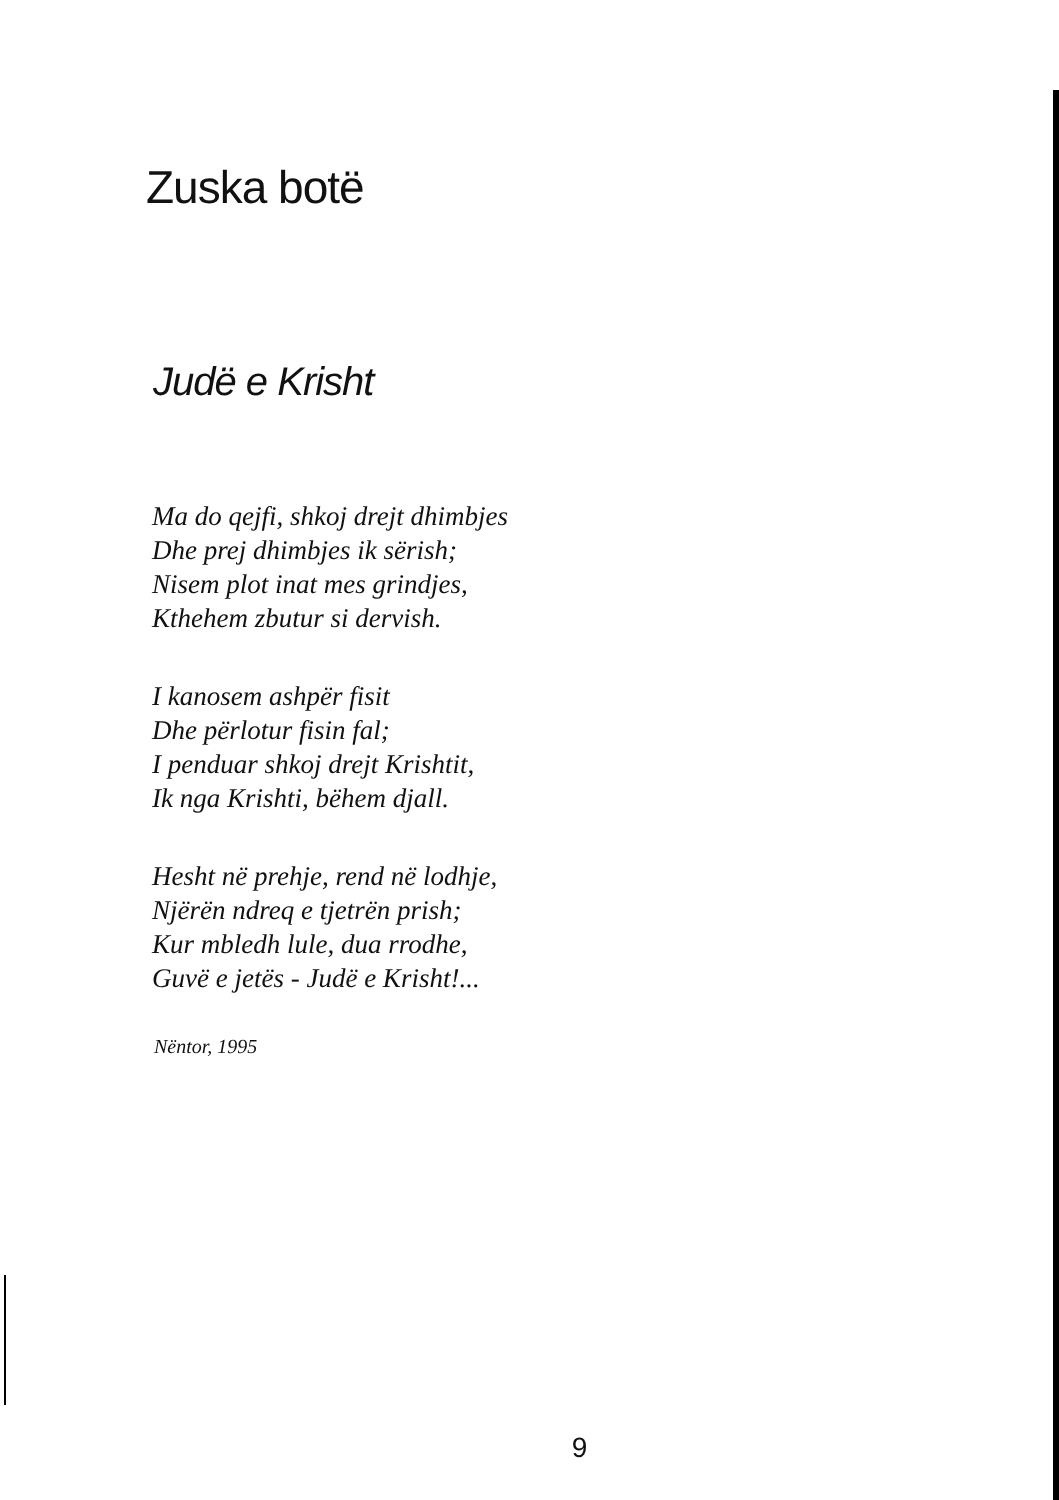Zuska botë
Judë e Krisht
Ma do qejfi, shkoj drejt dhimbjes
Dhe prej dhimbjes ik sërish;
Nisem plot inat mes grindjes,
Kthehem zbutur si dervish.
I kanosem ashpër fisit
Dhe përlotur fisin fal;
I penduar shkoj drejt Krishtit,
Ik nga Krishti, bëhem djall.
Hesht në prehje, rend në lodhje,
Njërën ndreq e tjetrën prish;
Kur mbledh lule, dua rrodhe,
Guvë e jetës - Judë e Krisht!...
Nëntor, 1995
9